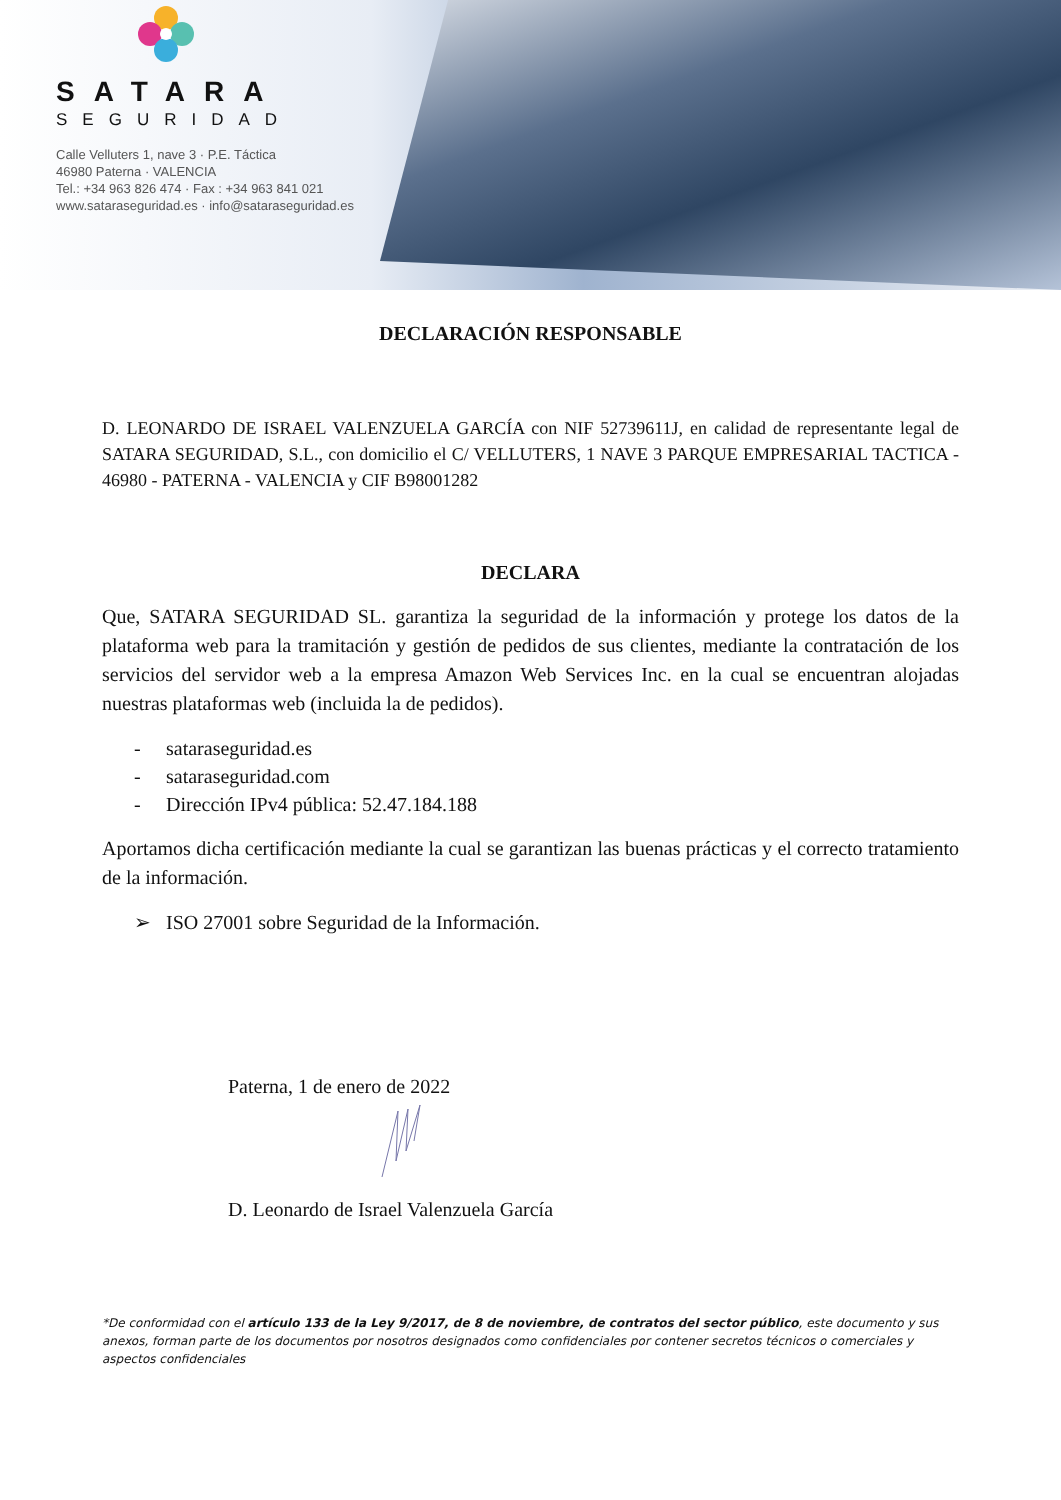SATARA
SEGURIDAD
Calle Velluters 1, nave 3 · P.E. Táctica
46980 Paterna · VALENCIA
Tel.: +34 963 826 474 · Fax : +34 963 841 021
www.sataraseguridad.es · info@sataraseguridad.es
DECLARACIÓN RESPONSABLE
D. LEONARDO DE ISRAEL VALENZUELA GARCÍA con NIF 52739611J, en calidad de representante legal de SATARA SEGURIDAD, S.L., con domicilio el C/ VELLUTERS, 1 NAVE 3 PARQUE EMPRESARIAL TACTICA - 46980 - PATERNA - VALENCIA y CIF B98001282
DECLARA
Que, SATARA SEGURIDAD SL. garantiza la seguridad de la información y protege los datos de la plataforma web para la tramitación y gestión de pedidos de sus clientes, mediante la contratación de los servicios del servidor web a la empresa Amazon Web Services Inc. en la cual se encuentran alojadas nuestras plataformas web (incluida la de pedidos).
- sataraseguridad.es
- sataraseguridad.com
- Dirección IPv4 pública: 52.47.184.188
Aportamos dicha certificación mediante la cual se garantizan las buenas prácticas y el correcto tratamiento de la información.
➢ ISO 27001 sobre Seguridad de la Información.
Paterna, 1 de enero de 2022
D. Leonardo de Israel Valenzuela García
*De conformidad con el artículo 133 de la Ley 9/2017, de 8 de noviembre, de contratos del sector público, este documento y sus anexos, forman parte de los documentos por nosotros designados como confidenciales por contener secretos técnicos o comerciales y aspectos confidenciales